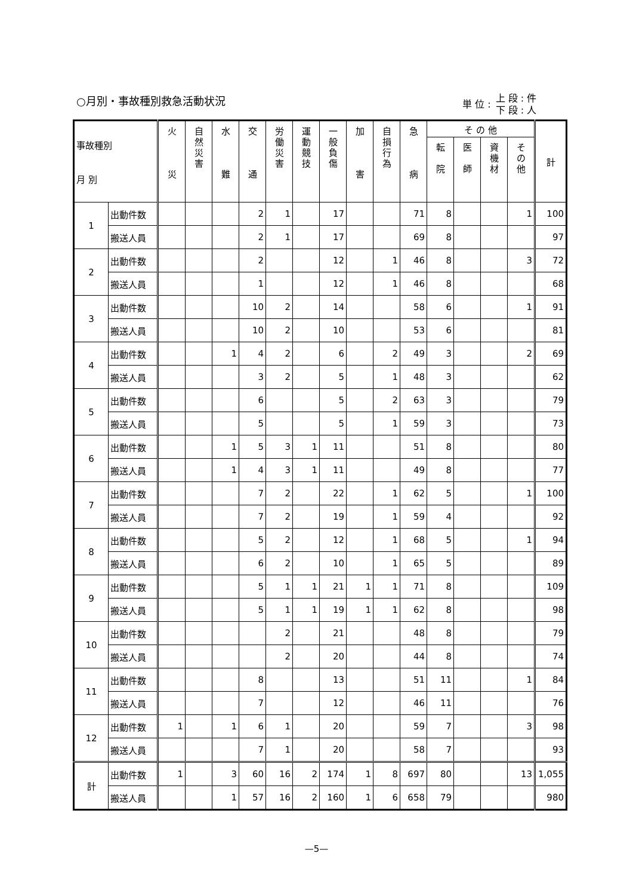○月別・事故種別救急活動状況
単 位 :
上 段 : 件
下 段 : 人
| 事故種別 月 別 | | 火 災 | 自 然 災 害 | 水 難 | 交 通 | 労 働 災 害 | 運 動 競 技 | 一 般 負 傷 | 加 害 | 自 損 行 為 | 急 病 | そ の 他 | | | | 計 |
| --- | --- | --- | --- | --- | --- | --- | --- | --- | --- | --- | --- | --- | --- | --- | --- | --- |
| | | | | | | | | | | | | 転 院 | 医 師 | 資 機 材 | そ の 他 | |
| 1 | 出動件数 | | | | 2 | 1 | | 17 | | | 71 | 8 | | | 1 | 100 |
| | 搬送人員 | | | | 2 | 1 | | 17 | | | 69 | 8 | | | | 97 |
| 2 | 出動件数 | | | | 2 | | | 12 | | 1 | 46 | 8 | | | 3 | 72 |
| | 搬送人員 | | | | 1 | | | 12 | | 1 | 46 | 8 | | | | 68 |
| 3 | 出動件数 | | | | 10 | 2 | | 14 | | | 58 | 6 | | | 1 | 91 |
| | 搬送人員 | | | | 10 | 2 | | 10 | | | 53 | 6 | | | | 81 |
| 4 | 出動件数 | | | 1 | 4 | 2 | | 6 | | 2 | 49 | 3 | | | 2 | 69 |
| | 搬送人員 | | | | 3 | 2 | | 5 | | 1 | 48 | 3 | | | | 62 |
| 5 | 出動件数 | | | | 6 | | | 5 | | 2 | 63 | 3 | | | | 79 |
| | 搬送人員 | | | | 5 | | | 5 | | 1 | 59 | 3 | | | | 73 |
| 6 | 出動件数 | | | 1 | 5 | 3 | 1 | 11 | | | 51 | 8 | | | | 80 |
| | 搬送人員 | | | 1 | 4 | 3 | 1 | 11 | | | 49 | 8 | | | | 77 |
| 7 | 出動件数 | | | | 7 | 2 | | 22 | | 1 | 62 | 5 | | | 1 | 100 |
| | 搬送人員 | | | | 7 | 2 | | 19 | | 1 | 59 | 4 | | | | 92 |
| 8 | 出動件数 | | | | 5 | 2 | | 12 | | 1 | 68 | 5 | | | 1 | 94 |
| | 搬送人員 | | | | 6 | 2 | | 10 | | 1 | 65 | 5 | | | | 89 |
| 9 | 出動件数 | | | | 5 | 1 | 1 | 21 | 1 | 1 | 71 | 8 | | | | 109 |
| | 搬送人員 | | | | 5 | 1 | 1 | 19 | 1 | 1 | 62 | 8 | | | | 98 |
| 10 | 出動件数 | | | | | 2 | | 21 | | | 48 | 8 | | | | 79 |
| | 搬送人員 | | | | | 2 | | 20 | | | 44 | 8 | | | | 74 |
| 11 | 出動件数 | | | | 8 | | | 13 | | | 51 | 11 | | | 1 | 84 |
| | 搬送人員 | | | | 7 | | | 12 | | | 46 | 11 | | | | 76 |
| 12 | 出動件数 | 1 | | 1 | 6 | 1 | | 20 | | | 59 | 7 | | | 3 | 98 |
| | 搬送人員 | | | | 7 | 1 | | 20 | | | 58 | 7 | | | | 93 |
| 計 | 出動件数 | 1 | | 3 | 60 | 16 | 2 | 174 | 1 | 8 | 697 | 80 | | | 13 | 1,055 |
| | 搬送人員 | | | 1 | 57 | 16 | 2 | 160 | 1 | 6 | 658 | 79 | | | | 980 |
—5—